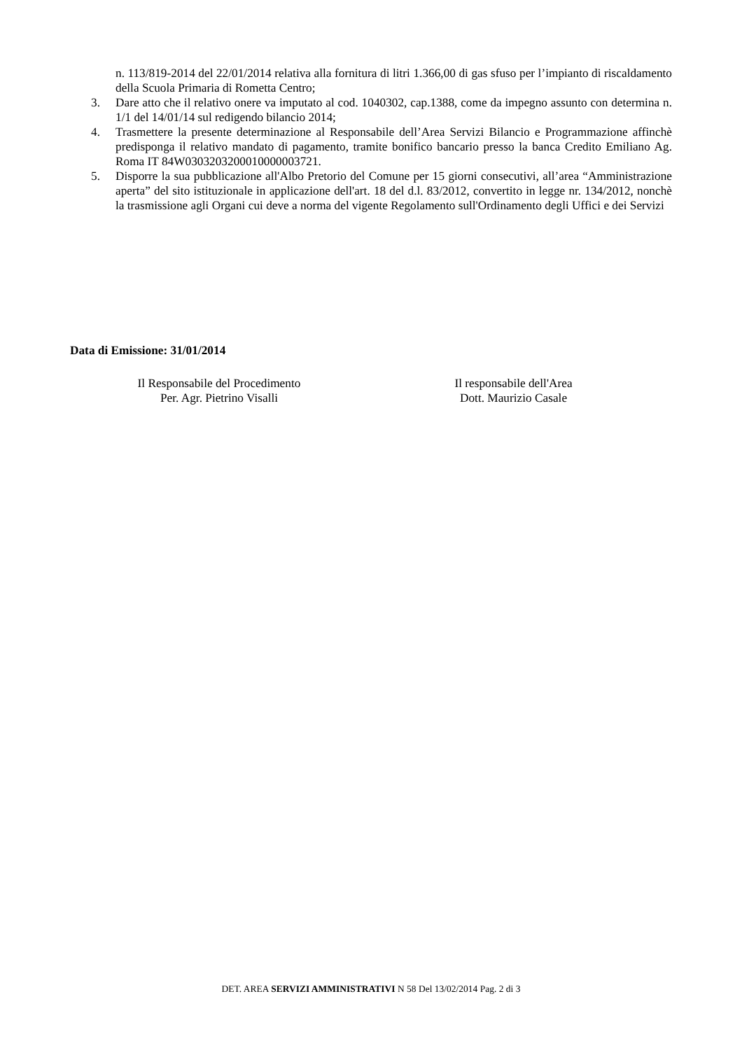n. 113/819-2014 del 22/01/2014 relativa alla fornitura di litri 1.366,00 di gas sfuso per l’impianto di riscaldamento della Scuola Primaria di Rometta Centro;
3. Dare atto che il relativo onere va imputato al cod. 1040302, cap.1388, come da impegno assunto con determina n. 1/1 del 14/01/14 sul redigendo bilancio 2014;
4. Trasmettere la presente determinazione al Responsabile dell’Area Servizi Bilancio e Programmazione affinchè predisponga il relativo mandato di pagamento, tramite bonifico bancario presso la banca Credito Emiliano Ag. Roma IT 84W0303203200010000003721.
5. Disporre la sua pubblicazione all'Albo Pretorio del Comune per 15 giorni consecutivi, all’area “Amministrazione aperta” del sito istituzionale in applicazione dell'art. 18 del d.l. 83/2012, convertito in legge nr. 134/2012, nonchè la trasmissione agli Organi cui deve a norma del vigente Regolamento sull'Ordinamento degli Uffici e dei Servizi
Data di Emissione: 31/01/2014
Il Responsabile del Procedimento
Per. Agr. Pietrino Visalli
Il responsabile dell'Area
Dott. Maurizio Casale
DET. AREA SERVIZI AMMINISTRATIVI N 58 Del 13/02/2014 Pag. 2 di 3